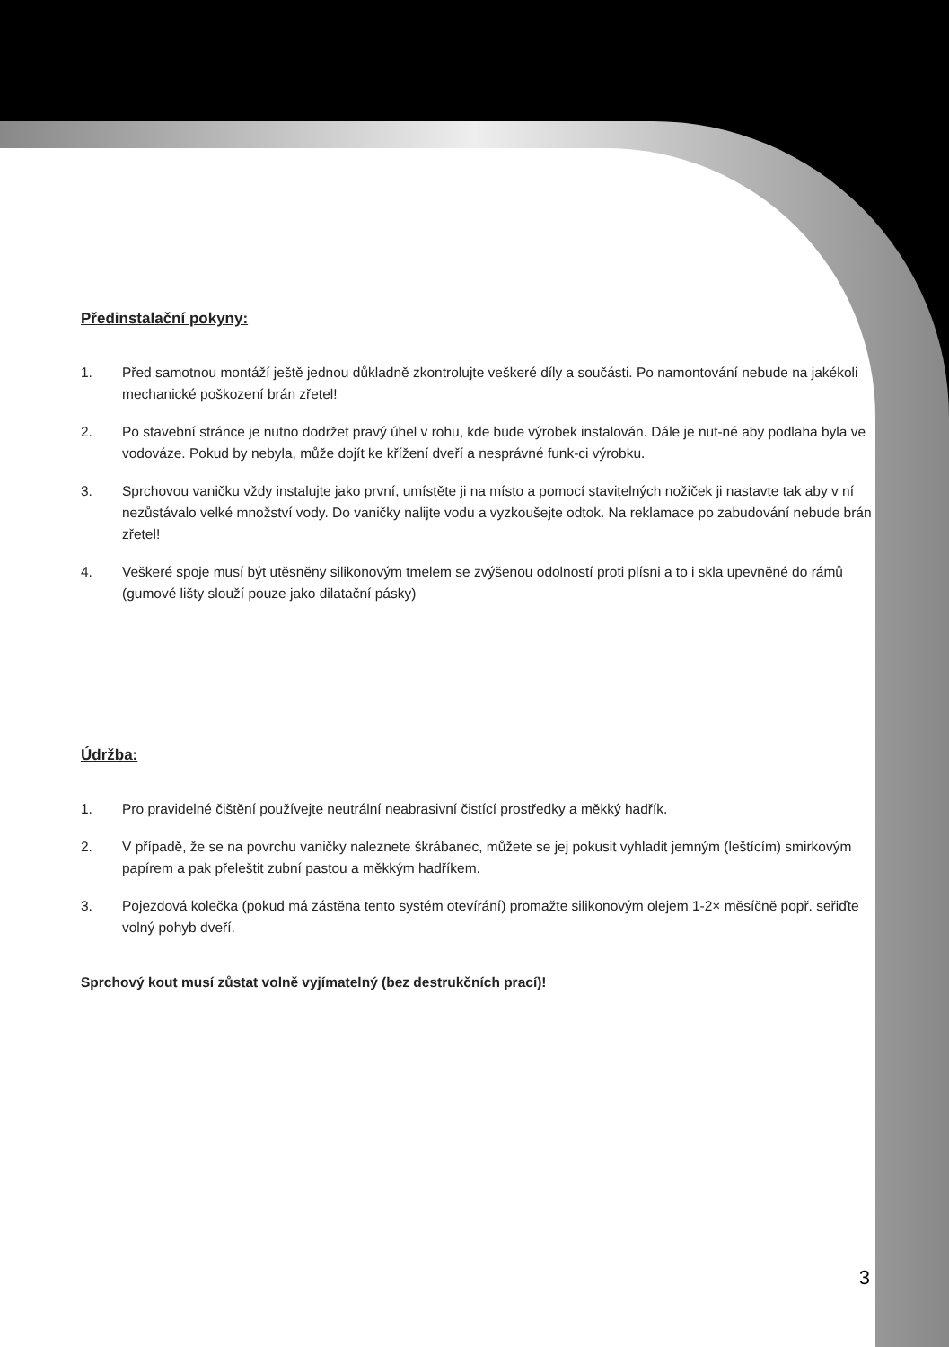Předinstalační pokyny:
1. Před samotnou montáží ještě jednou důkladně zkontrolujte veškeré díly a součásti. Po namontování nebude na jakékoli mechanické poškození brán zřetel!
2. Po stavební stránce je nutno dodržet pravý úhel v rohu, kde bude výrobek instalován. Dále je nut-né aby podlaha byla ve vodováze. Pokud by nebyla, může dojít ke křížení dveří a nesprávné funk-ci výrobku.
3. Sprchovou vaničku vždy instalujte jako první, umístěte ji na místo a pomocí stavitelných nožiček ji nastavte tak aby v ní nezůstávalo velké množství vody. Do vaničky nalijte vodu a vyzkoušejte odtok. Na reklamace po zabudování nebude brán zřetel!
4. Veškeré spoje musí být utěsněny silikonovým tmelem se zvýšenou odolností proti plísni a to i skla upevněné do rámů (gumové lišty slouží pouze jako dilatační pásky)
Údržba:
1. Pro pravidelné čištění používejte neutrální neabrasivní čistící prostředky a měkký hadřík.
2. V případě, že se na povrchu vaničky naleznete škrábanec, můžete se jej pokusit vyhladit jemným (leštícím) smirkovým papírem a pak přeleštit zubní pastou a měkkým hadříkem.
3. Pojezdová kolečka (pokud má zástěna tento systém otevírání) promažte silikonovým olejem 1-2× měsíčně popř. seřiďte volný pohyb dveří.
Sprchový kout musí zůstat volně vyjímatelný (bez destrukčních prací)!
3